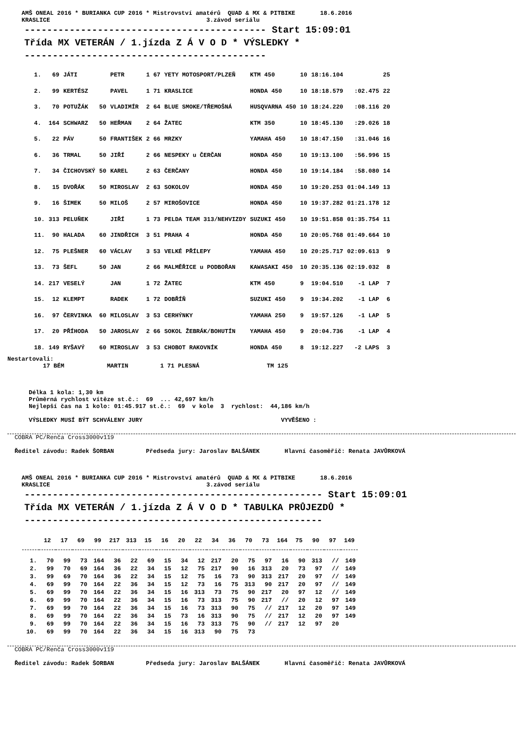AMŠ ONEAL 2016 * BURIANKA CUP 2016 * Mistrovství amatérů  QUAD & MX & PITBIKE       18.6.2016
    KRASLICE                                            3.závod seriálu
   ------------------------------------------- Start 15:09:01
   Třída MX VETERÁN / 1.jízda Z Á V O D * VÝSLEDKY *
   -------------------------------------------
| 1. | 69 | JÁTI | | PETR | 1 67 | YETY MOTOSPORT/PLZEŇ | KTM 450 | 10 | 18:16.104 | | 25 |
| 2. | 99 | KERTÉSZ | | PAVEL | 1 71 | KRASLICE | HONDA 450 | 10 | 18:18.579 | :02.475 | 22 |
| 3. | 70 | POTUŽÁK | 50 | VLADIMÍR | 2 64 | BLUE SMOKE/TŘEMOŠNÁ | HUSQVARNA 450 | 10 | 18:24.220 | :08.116 | 20 |
| 4. | 164 | SCHWARZ | 50 | HEŘMAN | 2 64 | ŽATEC | KTM 350 | 10 | 18:45.130 | :29.026 | 18 |
| 5. | 22 | PÁV | 50 | FRANTIŠEK | 2 66 | MRZKY | YAMAHA 450 | 10 | 18:47.150 | :31.046 | 16 |
| 6. | 36 | TRMAL | 50 | JIŘÍ | 2 66 | NESPEKY u ČERČAN | HONDA 450 | 10 | 19:13.100 | :56.996 | 15 |
| 7. | 34 | ČICHOVSKÝ | 50 | KAREL | 2 63 | ČERČANY | HONDA 450 | 10 | 19:14.184 | :58.080 | 14 |
| 8. | 15 | DVOŘÁK | 50 | MIROSLAV | 2 63 | SOKOLOV | HONDA 450 | 10 | 19:20.253 | 01:04.149 | 13 |
| 9. | 16 | ŠIMEK | 50 | MILOŠ | 2 57 | MIROŠOVICE | HONDA 450 | 10 | 19:37.282 | 01:21.178 | 12 |
| 10. | 313 | PELUŇEK | | JIŘÍ | 1 73 | PELDA TEAM 313/NEHVIZDY | SUZUKI 450 | 10 | 19:51.858 | 01:35.754 | 11 |
| 11. | 90 | HALADA | 60 | JINDŘICH | 3 51 | PRAHA 4 | HONDA 450 | 10 | 20:05.768 | 01:49.664 | 10 |
| 12. | 75 | PLEŠNER | 60 | VÁCLAV | 3 53 | VELKÉ PŘÍLEPY | YAMAHA 450 | 10 | 20:25.717 | 02:09.613 | 9 |
| 13. | 73 | ŠEFL | 50 | JAN | 2 66 | MALMĚŘICE u PODBOŘAN | KAWASAKI 450 | 10 | 20:35.136 | 02:19.032 | 8 |
| 14. | 217 | VESELÝ | | JAN | 1 72 | ŽATEC | KTM 450 | 9 | 19:04.510 | -1 LAP | 7 |
| 15. | 12 | KLEMPT | | RADEK | 1 72 | DOBŘÍŇ | SUZUKI 450 | 9 | 19:34.202 | -1 LAP | 6 |
| 16. | 97 | ČERVINKA | 60 | MILOSLAV | 3 53 | CERHÝNKY | YAMAHA 250 | 9 | 19:57.126 | -1 LAP | 5 |
| 17. | 20 | PŘÍHODA | 50 | JAROSLAV | 2 66 | SOKOL ŽEBRÁK/BOHUTÍN | YAMAHA 450 | 9 | 20:04.736 | -1 LAP | 4 |
| 18. | 149 | RYŠAVÝ | 60 | MIROSLAV | 3 53 | CHOBOT RAKOVNÍK | HONDA 450 | 8 | 19:12.227 | -2 LAPS | 3 |
Nestartovali:
          17 BÉM            MARTIN         1 71 PLESNÁ                   TM 125
      Délka 1 kola: 1,30 km
      Průměrná rychlost vítěze st.č.:  69  ... 42,697 km/h
      Nejlepší čas na 1 kolo: 01:45.917 st.č.:  69  v kole  3  rychlost:  44,186 km/h

      VÝSLEDKY MUSÍ BÝT SCHVÁLENY JURY                                       VYVĚŠENO :
  COBRA PC/Renča Cross3000v119
  Ředitel závodu: Radek ŠORBAN         Předseda jury: Jaroslav BALŠÁNEK       Hlavní časoměřič: Renata JAVŮRKOVÁ
    AMŠ ONEAL 2016 * BURIANKA CUP 2016 * Mistrovství amatérů  QUAD & MX & PITBIKE       18.6.2016
    KRASLICE                                            3.závod seriálu
   ----------------------------------------------------- Start 15:09:01
   Třída MX VETERÁN / 1.jízda Z Á V O D * TABULKA PRŮJEZDŮ *
   -----------------------------------------------------
| | 12 | 17 | 69 | 99 | 217 | 313 | 15 | 16 | 20 | 22 | 34 | 36 | 70 | 73 | 164 | 75 | 90 | 97 | 149 |
| --- | --- | --- | --- | --- | --- | --- | --- | --- | --- | --- | --- | --- | --- | --- | --- | --- | --- | --- | --- |
| 1. | 70 | 99 | 73 | 164 | 36 | 22 | 69 | 15 | 34 | 12 | 217 | 20 | 75 | 97 | 16 | 90 | 313 | // | 149 |
| 2. | 99 | 70 | 69 | 164 | 36 | 22 | 34 | 15 | 12 | 75 | 217 | 90 | 16 | 313 | 20 | 73 | 97 | // | 149 |
| 3. | 99 | 69 | 70 | 164 | 36 | 22 | 34 | 15 | 12 | 75 | 16 | 73 | 90 | 313 | 217 | 20 | 97 | // | 149 |
| 4. | 69 | 99 | 70 | 164 | 22 | 36 | 34 | 15 | 12 | 73 | 16 | 75 | 313 | 90 | 217 | 20 | 97 | // | 149 |
| 5. | 69 | 99 | 70 | 164 | 22 | 36 | 34 | 15 | 16 | 313 | 73 | 75 | 90 | 217 | 20 | 97 | 12 | // | 149 |
| 6. | 69 | 99 | 70 | 164 | 22 | 36 | 34 | 15 | 16 | 73 | 313 | 75 | 90 | 217 | // | 20 | 12 | 97 | 149 |
| 7. | 69 | 99 | 70 | 164 | 22 | 36 | 34 | 15 | 16 | 73 | 313 | 90 | 75 | // | 217 | 12 | 20 | 97 | 149 |
| 8. | 69 | 99 | 70 | 164 | 22 | 36 | 34 | 15 | 73 | 16 | 313 | 90 | 75 | // | 217 | 12 | 20 | 97 | 149 |
| 9. | 69 | 99 | 70 | 164 | 22 | 36 | 34 | 15 | 16 | 73 | 313 | 75 | 90 | // | 217 | 12 | 97 | 20 | |
| 10. | 69 | 99 | 70 | 164 | 22 | 36 | 34 | 15 | 16 | 313 | 90 | 75 | 73 | | | | | | |
  COBRA PC/Renča Cross3000v119
  Ředitel závodu: Radek ŠORBAN         Předseda jury: Jaroslav BALŠÁNEK       Hlavní časoměřič: Renata JAVŮRKOVÁ